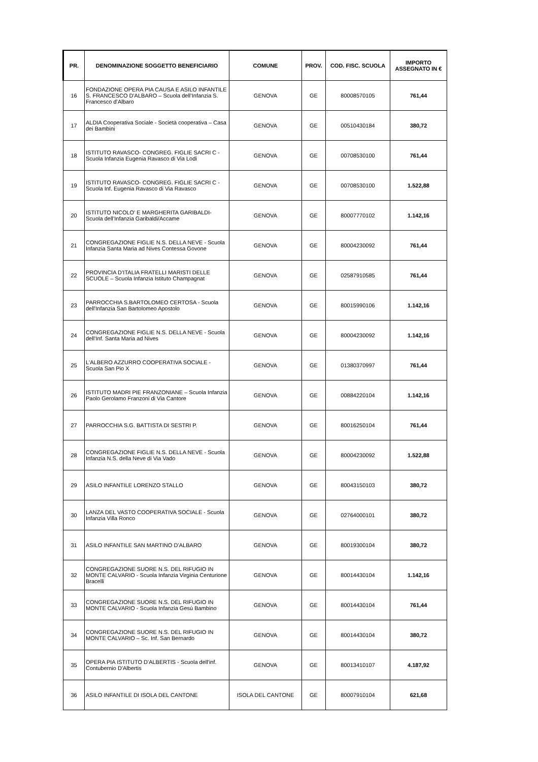| PR. | DENOMINAZIONE SOGGETTO BENEFICIARIO | COMUNE | PROV. | COD. FISC. SCUOLA | IMPORTO ASSEGNATO IN € |
| --- | --- | --- | --- | --- | --- |
| 16 | FONDAZIONE OPERA PIA CAUSA E ASILO INFANTILE S. FRANCESCO D'ALBARO – Scuola dell’Infanzia S. Francesco d’Albaro | GENOVA | GE | 80008570105 | 761,44 |
| 17 | ALDIA Cooperativa Sociale - Società cooperativa – Casa dei Bambini | GENOVA | GE | 00510430184 | 380,72 |
| 18 | ISTITUTO RAVASCO- CONGREG. FIGLIE SACRI C - Scuola Infanzia Eugenia Ravasco di Via Lodi | GENOVA | GE | 00708530100 | 761,44 |
| 19 | ISTITUTO RAVASCO- CONGREG. FIGLIE SACRI C - Scuola Inf. Eugenia Ravasco di Via Ravasco | GENOVA | GE | 00708530100 | 1.522,88 |
| 20 | ISTITUTO NICOLO' E MARGHERITA GARIBALDI- Scuola dell’Infanzia Garibaldi/Accame | GENOVA | GE | 80007770102 | 1.142,16 |
| 21 | CONGREGAZIONE FIGLIE N.S. DELLA NEVE - Scuola Infanzia Santa Maria ad Nives Contessa Govone | GENOVA | GE | 80004230092 | 761,44 |
| 22 | PROVINCIA D’ITALIA FRATELLI MARISTI DELLE SCUOLE – Scuola Infanzia Istituto Champagnat | GENOVA | GE | 02587910585 | 761,44 |
| 23 | PARROCCHIA S.BARTOLOMEO CERTOSA - Scuola dell'Infanzia San Bartolomeo Apostolo | GENOVA | GE | 80015990106 | 1.142,16 |
| 24 | CONGREGAZIONE FIGLIE N.S. DELLA NEVE - Scuola dell’Inf. Santa Maria ad Nives | GENOVA | GE | 80004230092 | 1.142,16 |
| 25 | L'ALBERO AZZURRO COOPERATIVA SOCIALE - Scuola San Pio X | GENOVA | GE | 01380370997 | 761,44 |
| 26 | ISTITUTO MADRI PIE FRANZONIANE – Scuola Infanzia Paolo Gerolamo Franzoni di Via Cantore | GENOVA | GE | 00884220104 | 1.142,16 |
| 27 | PARROCCHIA S.G. BATTISTA DI SESTRI P. | GENOVA | GE | 80016250104 | 761,44 |
| 28 | CONGREGAZIONE FIGLIE N.S. DELLA NEVE - Scuola Infanzia N.S. della Neve di Via Vado | GENOVA | GE | 80004230092 | 1.522,88 |
| 29 | ASILO INFANTILE LORENZO STALLO | GENOVA | GE | 80043150103 | 380,72 |
| 30 | LANZA DEL VASTO COOPERATIVA SOCIALE - Scuola Infanzia Villa Ronco | GENOVA | GE | 02764000101 | 380,72 |
| 31 | ASILO INFANTILE SAN MARTINO D’ALBARO | GENOVA | GE | 80019300104 | 380,72 |
| 32 | CONGREGAZIONE SUORE N.S. DEL RIFUGIO IN MONTE CALVARIO - Scuola Infanzia Virginia Centurione Bracelli | GENOVA | GE | 80014430104 | 1.142,16 |
| 33 | CONGREGAZIONE SUORE N.S. DEL RIFUGIO IN MONTE CALVARIO - Scuola Infanzia Gesù Bambino | GENOVA | GE | 80014430104 | 761,44 |
| 34 | CONGREGAZIONE SUORE N.S. DEL RIFUGIO IN MONTE CALVARIO – Sc. Inf. San Bernardo | GENOVA | GE | 80014430104 | 380,72 |
| 35 | OPERA PIA ISTITUTO D'ALBERTIS - Scuola dell'inf. Contubernio D'Albertis | GENOVA | GE | 80013410107 | 4.187,92 |
| 36 | ASILO INFANTILE DI ISOLA DEL CANTONE | ISOLA DEL CANTONE | GE | 80007910104 | 621,68 |